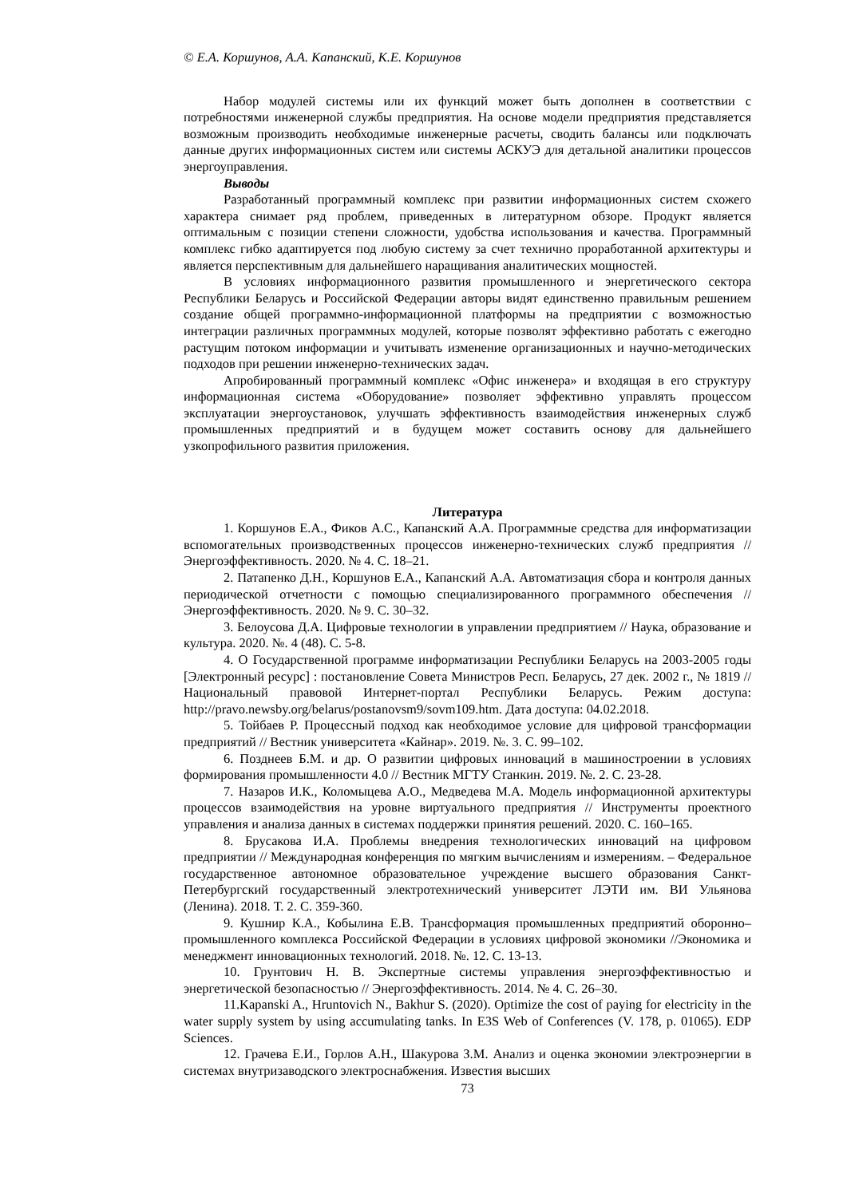© Е.А. Коршунов, А.А. Капанский, К.Е. Коршунов
Набор модулей системы или их функций может быть дополнен в соответствии с потребностями инженерной службы предприятия. На основе модели предприятия представляется возможным производить необходимые инженерные расчеты, сводить балансы или подключать данные других информационных систем или системы АСКУЭ для детальной аналитики процессов энергоуправления.
Выводы
Разработанный программный комплекс при развитии информационных систем схожего характера снимает ряд проблем, приведенных в литературном обзоре. Продукт является оптимальным с позиции степени сложности, удобства использования и качества. Программный комплекс гибко адаптируется под любую систему за счет технично проработанной архитектуры и является перспективным для дальнейшего наращивания аналитических мощностей.
В условиях информационного развития промышленного и энергетического сектора Республики Беларусь и Российской Федерации авторы видят единственно правильным решением создание общей программно-информационной платформы на предприятии с возможностью интеграции различных программных модулей, которые позволят эффективно работать с ежегодно растущим потоком информации и учитывать изменение организационных и научно-методических подходов при решении инженерно-технических задач.
Апробированный программный комплекс «Офис инженера» и входящая в его структуру информационная система «Оборудование» позволяет эффективно управлять процессом эксплуатации энергоустановок, улучшать эффективность взаимодействия инженерных служб промышленных предприятий и в будущем может составить основу для дальнейшего узкопрофильного развития приложения.
Литература
1. Коршунов Е.А., Фиков А.С., Капанский А.А. Программные средства для информатизации вспомогательных производственных процессов инженерно-технических служб предприятия // Энергоэффективность. 2020. № 4. С. 18–21.
2. Патапенко Д.Н., Коршунов Е.А., Капанский А.А. Автоматизация сбора и контроля данных периодической отчетности с помощью специализированного программного обеспечения // Энергоэффективность. 2020. № 9. С. 30–32.
3. Белоусова Д.А. Цифровые технологии в управлении предприятием // Наука, образование и культура. 2020. №. 4 (48). С. 5-8.
4. О Государственной программе информатизации Республики Беларусь на 2003-2005 годы [Электронный ресурс] : постановление Совета Министров Респ. Беларусь, 27 дек. 2002 г., № 1819 // Национальный правовой Интернет-портал Республики Беларусь. Режим доступа: http://pravo.newsby.org/belarus/postanovsm9/sovm109.htm. Дата доступа: 04.02.2018.
5. Тойбаев Р. Процессный подход как необходимое условие для цифровой трансформации предприятий // Вестник университета «Кайнар». 2019. №. 3. С. 99–102.
6. Позднеев Б.М. и др. О развитии цифровых инноваций в машиностроении в условиях формирования промышленности 4.0 // Вестник МГТУ Станкин. 2019. №. 2. С. 23-28.
7. Назаров И.К., Коломыцева А.О., Медведева М.А. Модель информационной архитектуры процессов взаимодействия на уровне виртуального предприятия // Инструменты проектного управления и анализа данных в системах поддержки принятия решений. 2020. С. 160–165.
8. Брусакова И.А. Проблемы внедрения технологических инноваций на цифровом предприятии // Международная конференция по мягким вычислениям и измерениям. – Федеральное государственное автономное образовательное учреждение высшего образования Санкт-Петербургский государственный электротехнический университет ЛЭТИ им. ВИ Ульянова (Ленина). 2018. Т. 2. С. 359-360.
9. Кушнир К.А., Кобылина Е.В. Трансформация промышленных предприятий оборонно–промышленного комплекса Российской Федерации в условиях цифровой экономики //Экономика и менеджмент инновационных технологий. 2018. №. 12. С. 13-13.
10. Грунтович Н. В. Экспертные системы управления энергоэффективностью и энергетической безопасностью // Энергоэффективность. 2014. № 4. С. 26–30.
11.Kapanski A., Hruntovich N., Bakhur S. (2020). Optimize the cost of paying for electricity in the water supply system by using accumulating tanks. In E3S Web of Conferences (V. 178, p. 01065). EDP Sciences.
12. Грачева Е.И., Горлов А.Н., Шакурова З.М. Анализ и оценка экономии электроэнергии в системах внутризаводского электроснабжения. Известия высших
73